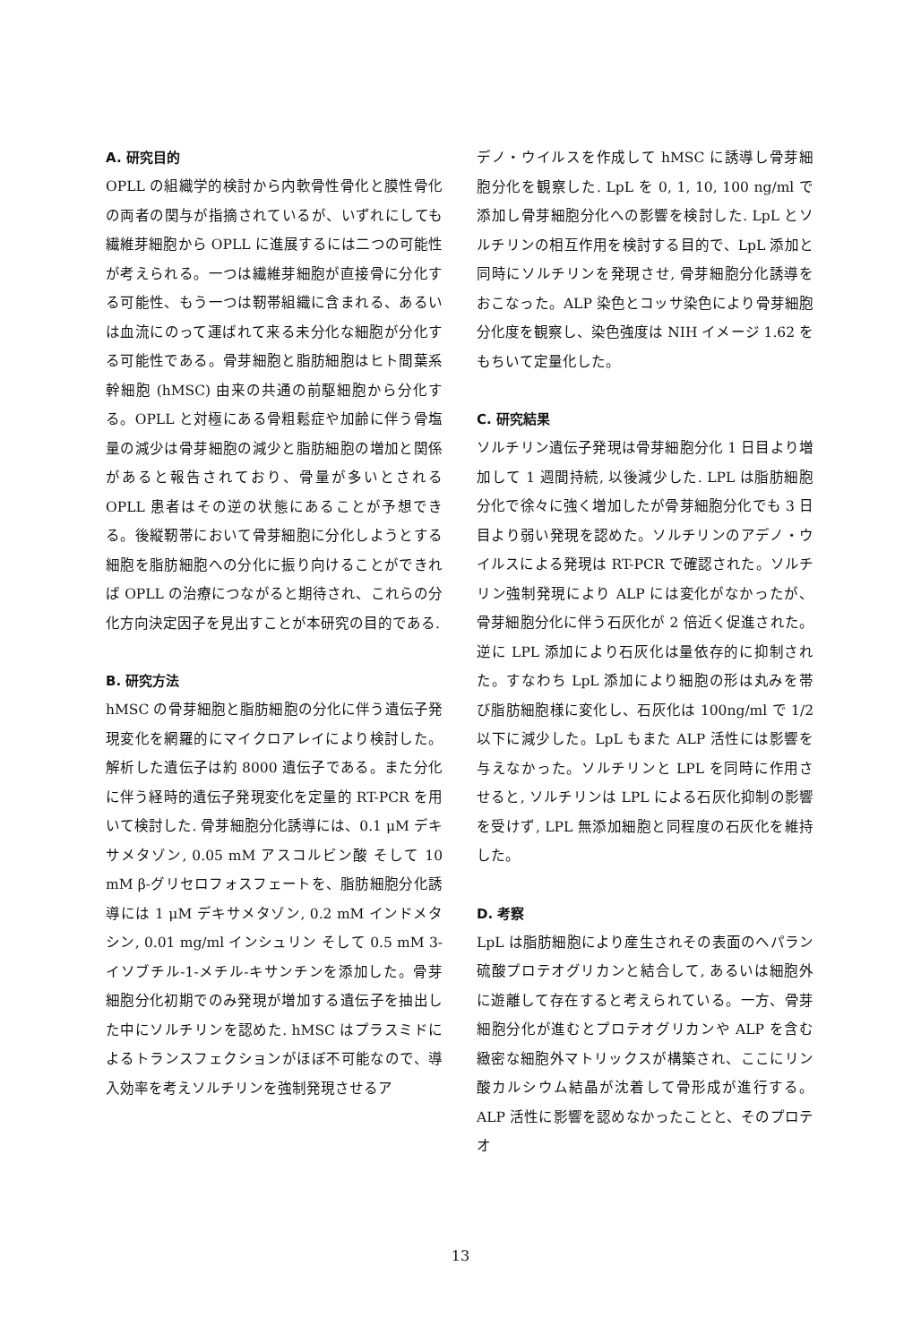A. 研究目的
OPLL の組織学的検討から内軟骨性骨化と膜性骨化の両者の関与が指摘されているが、いずれにしても繊維芽細胞から OPLL に進展するには二つの可能性が考えられる。一つは繊維芽細胞が直接骨に分化する可能性、もう一つは靭帯組織に含まれる、あるいは血流にのって運ばれて来る未分化な細胞が分化する可能性である。骨芽細胞と脂肪細胞はヒト間葉系幹細胞 (hMSC) 由来の共通の前駆細胞から分化する。OPLL と対極にある骨粗鬆症や加齢に伴う骨塩量の減少は骨芽細胞の減少と脂肪細胞の増加と関係があると報告されており、骨量が多いとされる OPLL 患者はその逆の状態にあることが予想できる。後縦靭帯において骨芽細胞に分化しようとする細胞を脂肪細胞への分化に振り向けることができれば OPLL の治療につながると期待され、これらの分化方向決定因子を見出すことが本研究の目的である.
B. 研究方法
hMSC の骨芽細胞と脂肪細胞の分化に伴う遺伝子発現変化を網羅的にマイクロアレイにより検討した。解析した遺伝子は約 8000 遺伝子である。また分化に伴う経時的遺伝子発現変化を定量的 RT-PCR を用いて検討した. 骨芽細胞分化誘導には、0.1 μM デキサメタゾン, 0.05 mM アスコルビン酸 そして 10 mM β-グリセロフォスフェートを、脂肪細胞分化誘導には 1 μM デキサメタゾン, 0.2 mM インドメタシン, 0.01 mg/ml インシュリン そして 0.5 mM 3-イソブチル-1-メチル-キサンチンを添加した。骨芽細胞分化初期でのみ発現が増加する遺伝子を抽出した中にソルチリンを認めた. hMSC はプラスミドによるトランスフェクションがほぼ不可能なので、導入効率を考えソルチリンを強制発現させるア
デノ・ウイルスを作成して hMSC に誘導し骨芽細胞分化を観察した. LpL を 0, 1, 10, 100 ng/ml で添加し骨芽細胞分化への影響を検討した. LpL とソルチリンの相互作用を検討する目的で、LpL 添加と同時にソルチリンを発現させ, 骨芽細胞分化誘導をおこなった。ALP 染色とコッサ染色により骨芽細胞分化度を観察し、染色強度は NIH イメージ 1.62 をもちいて定量化した。
C. 研究結果
ソルチリン遺伝子発現は骨芽細胞分化 1 日目より増加して 1 週間持続, 以後減少した. LPL は脂肪細胞分化で徐々に強く増加したが骨芽細胞分化でも 3 日目より弱い発現を認めた。ソルチリンのアデノ・ウイルスによる発現は RT-PCR で確認された。ソルチリン強制発現により ALP には変化がなかったが、骨芽細胞分化に伴う石灰化が 2 倍近く促進された。逆に LPL 添加により石灰化は量依存的に抑制された。すなわち LpL 添加により細胞の形は丸みを帯び脂肪細胞様に変化し、石灰化は 100ng/ml で 1/2 以下に減少した。LpL もまた ALP 活性には影響を与えなかった。ソルチリンと LPL を同時に作用させると, ソルチリンは LPL による石灰化抑制の影響を受けず, LPL 無添加細胞と同程度の石灰化を維持した。
D. 考察
LpL は脂肪細胞により産生されその表面のヘパラン硫酸プロテオグリカンと結合して, あるいは細胞外に遊離して存在すると考えられている。一方、骨芽細胞分化が進むとプロテオグリカンや ALP を含む緻密な細胞外マトリックスが構築され、ここにリン酸カルシウム結晶が沈着して骨形成が進行する。ALP 活性に影響を認めなかったことと、そのプロテオ
13